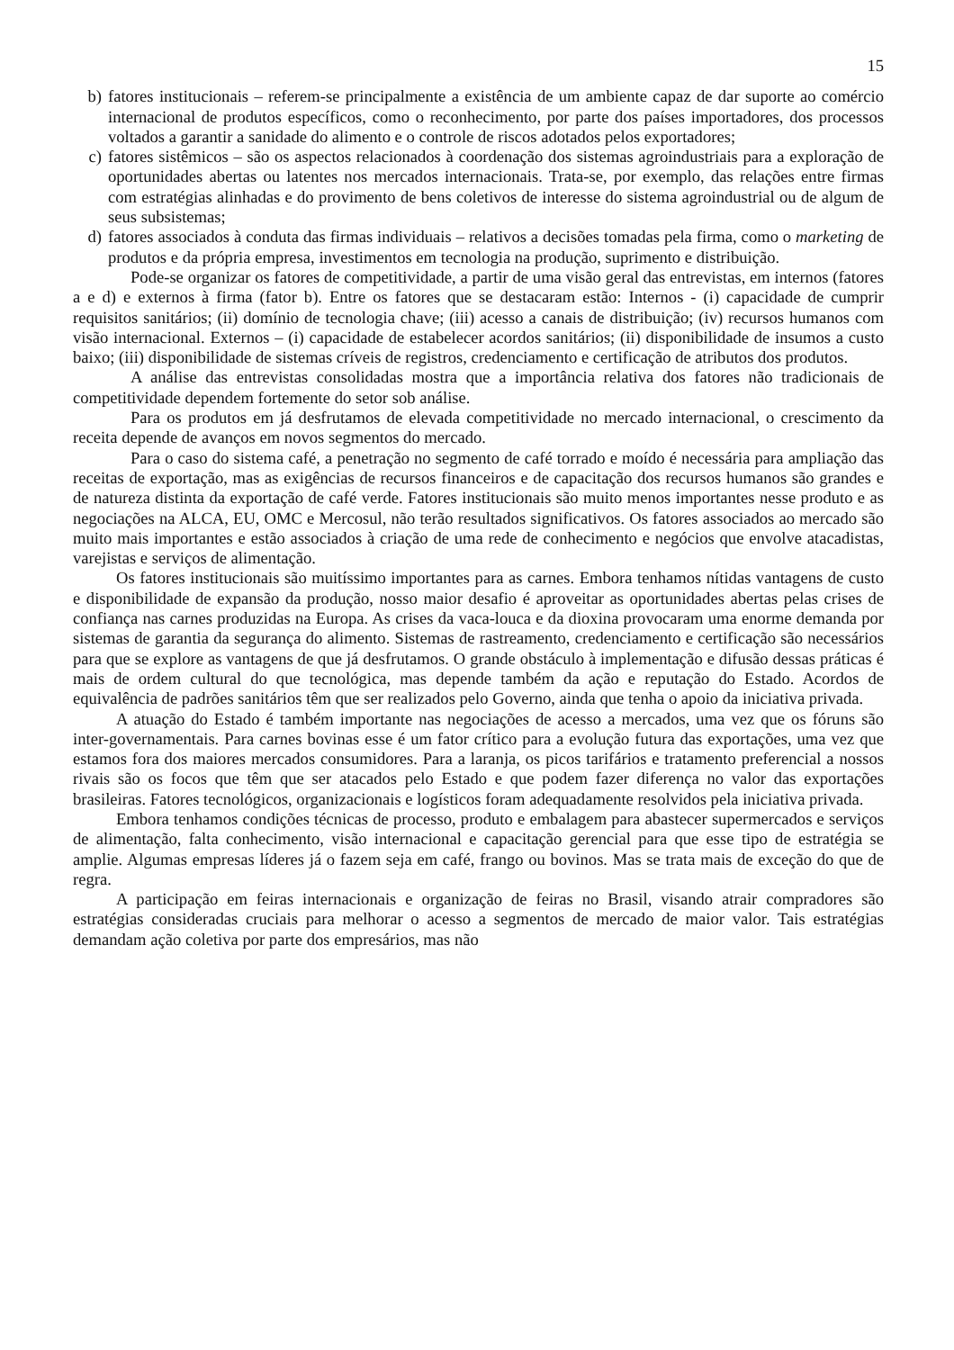15
b) fatores institucionais – referem-se principalmente a existência de um ambiente capaz de dar suporte ao comércio internacional de produtos específicos, como o reconhecimento, por parte dos países importadores, dos processos voltados a garantir a sanidade do alimento e o controle de riscos adotados pelos exportadores;
c) fatores sistêmicos – são os aspectos relacionados à coordenação dos sistemas agroindustriais para a exploração de oportunidades abertas ou latentes nos mercados internacionais. Trata-se, por exemplo, das relações entre firmas com estratégias alinhadas e do provimento de bens coletivos de interesse do sistema agroindustrial ou de algum de seus subsistemas;
d) fatores associados à conduta das firmas individuais – relativos a decisões tomadas pela firma, como o marketing de produtos e da própria empresa, investimentos em tecnologia na produção, suprimento e distribuição.
Pode-se organizar os fatores de competitividade, a partir de uma visão geral das entrevistas, em internos (fatores a e d) e externos à firma (fator b). Entre os fatores que se destacaram estão: Internos - (i) capacidade de cumprir requisitos sanitários; (ii) domínio de tecnologia chave; (iii) acesso a canais de distribuição; (iv) recursos humanos com visão internacional. Externos – (i) capacidade de estabelecer acordos sanitários; (ii) disponibilidade de insumos a custo baixo; (iii) disponibilidade de sistemas críveis de registros, credenciamento e certificação de atributos dos produtos.
A análise das entrevistas consolidadas mostra que a importância relativa dos fatores não tradicionais de competitividade dependem fortemente do setor sob análise.
Para os produtos em já desfrutamos de elevada competitividade no mercado internacional, o crescimento da receita depende de avanços em novos segmentos do mercado.
Para o caso do sistema café, a penetração no segmento de café torrado e moído é necessária para ampliação das receitas de exportação, mas as exigências de recursos financeiros e de capacitação dos recursos humanos são grandes e de natureza distinta da exportação de café verde. Fatores institucionais são muito menos importantes nesse produto e as negociações na ALCA, EU, OMC e Mercosul, não terão resultados significativos. Os fatores associados ao mercado são muito mais importantes e estão associados à criação de uma rede de conhecimento e negócios que envolve atacadistas, varejistas e serviços de alimentação.
Os fatores institucionais são muitíssimo importantes para as carnes. Embora tenhamos nítidas vantagens de custo e disponibilidade de expansão da produção, nosso maior desafio é aproveitar as oportunidades abertas pelas crises de confiança nas carnes produzidas na Europa. As crises da vaca-louca e da dioxina provocaram uma enorme demanda por sistemas de garantia da segurança do alimento. Sistemas de rastreamento, credenciamento e certificação são necessários para que se explore as vantagens de que já desfrutamos. O grande obstáculo à implementação e difusão dessas práticas é mais de ordem cultural do que tecnológica, mas depende também da ação e reputação do Estado. Acordos de equivalência de padrões sanitários têm que ser realizados pelo Governo, ainda que tenha o apoio da iniciativa privada.
A atuação do Estado é também importante nas negociações de acesso a mercados, uma vez que os fóruns são inter-governamentais. Para carnes bovinas esse é um fator crítico para a evolução futura das exportações, uma vez que estamos fora dos maiores mercados consumidores. Para a laranja, os picos tarifários e tratamento preferencial a nossos rivais são os focos que têm que ser atacados pelo Estado e que podem fazer diferença no valor das exportações brasileiras. Fatores tecnológicos, organizacionais e logísticos foram adequadamente resolvidos pela iniciativa privada.
Embora tenhamos condições técnicas de processo, produto e embalagem para abastecer supermercados e serviços de alimentação, falta conhecimento, visão internacional e capacitação gerencial para que esse tipo de estratégia se amplie. Algumas empresas líderes já o fazem seja em café, frango ou bovinos. Mas se trata mais de exceção do que de regra.
A participação em feiras internacionais e organização de feiras no Brasil, visando atrair compradores são estratégias consideradas cruciais para melhorar o acesso a segmentos de mercado de maior valor. Tais estratégias demandam ação coletiva por parte dos empresários, mas não